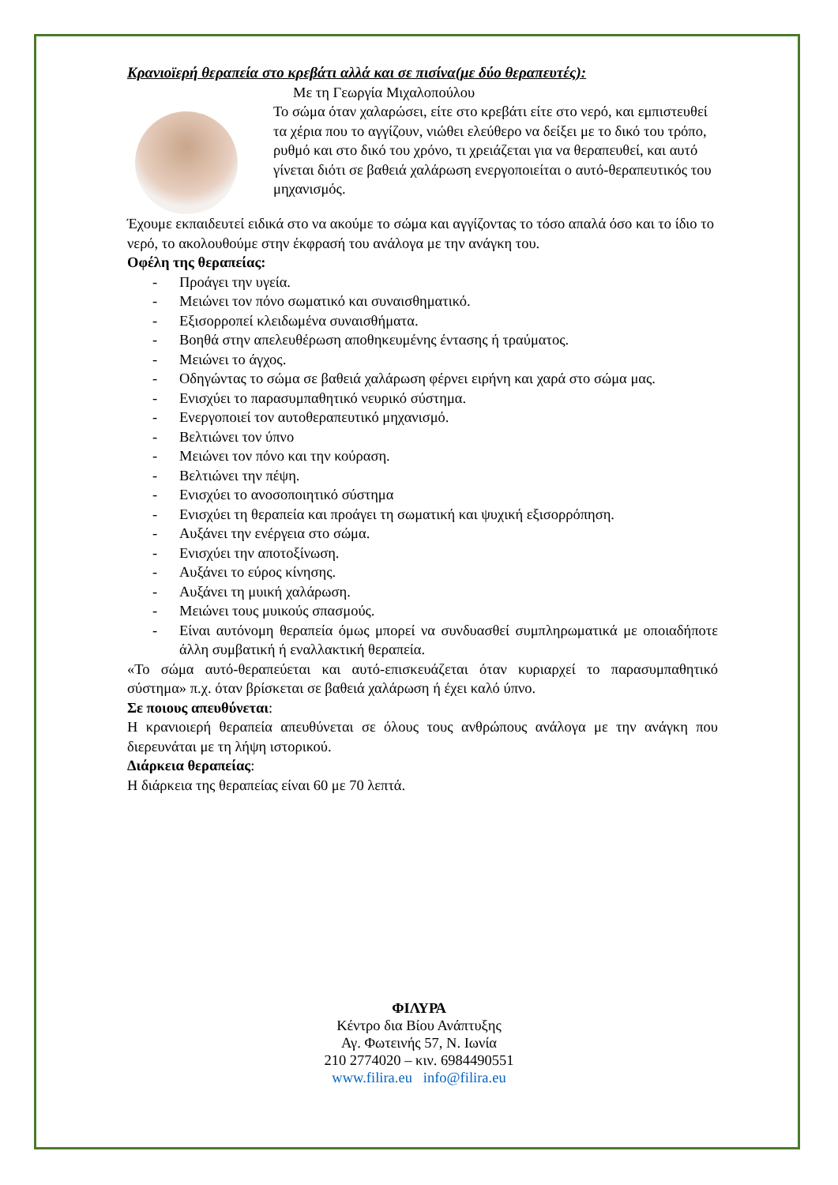Κρανιοϊερή θεραπεία στο κρεβάτι αλλά και σε πισίνα(με δύο θεραπευτές):
Με τη Γεωργία Μιχαλοπούλου
Το σώμα όταν χαλαρώσει, είτε στο κρεβάτι είτε στο νερό, και εμπιστευθεί τα χέρια που το αγγίζουν, νιώθει ελεύθερο να δείξει με το δικό του τρόπο, ρυθμό και στο δικό του χρόνο, τι χρειάζεται για να θεραπευθεί, και αυτό γίνεται διότι σε βαθειά χαλάρωση ενεργοποιείται ο αυτό-θεραπευτικός του μηχανισμός.
Έχουμε εκπαιδευτεί ειδικά στο να ακούμε το σώμα και αγγίζοντας το τόσο απαλά όσο και το ίδιο το νερό, το ακολουθούμε στην έκφρασή του ανάλογα με την ανάγκη του.
Οφέλη της θεραπείας:
- Προάγει την υγεία.
- Μειώνει τον πόνο σωματικό και συναισθηματικό.
- Εξισορροπεί κλειδωμένα συναισθήματα.
- Βοηθά στην απελευθέρωση αποθηκευμένης έντασης ή τραύματος.
- Μειώνει το άγχος.
- Οδηγώντας το σώμα σε βαθειά χαλάρωση φέρνει ειρήνη και χαρά στο σώμα μας.
- Ενισχύει το παρασυμπαθητικό νευρικό σύστημα.
- Ενεργοποιεί τον αυτοθεραπευτικό μηχανισμό.
- Βελτιώνει τον ύπνο
- Μειώνει τον πόνο και την κούραση.
- Βελτιώνει την πέψη.
- Ενισχύει το ανοσοποιητικό σύστημα
- Ενισχύει τη θεραπεία και προάγει τη σωματική και ψυχική εξισορρόπηση.
- Αυξάνει την ενέργεια στο σώμα.
- Ενισχύει την αποτοξίνωση.
- Αυξάνει το εύρος κίνησης.
- Αυξάνει τη μυική χαλάρωση.
- Μειώνει τους μυικούς σπασμούς.
- Είναι αυτόνομη θεραπεία όμως μπορεί να συνδυασθεί συμπληρωματικά με οποιαδήποτε άλλη συμβατική ή εναλλακτική θεραπεία.
«Το σώμα αυτό-θεραπεύεται και αυτό-επισκευάζεται όταν κυριαρχεί το παρασυμπαθητικό σύστημα» π.χ. όταν βρίσκεται σε βαθειά χαλάρωση ή έχει καλό ύπνο.
Σε ποιους απευθύνεται:
Η κρανιοιερή θεραπεία απευθύνεται σε όλους τους ανθρώπους ανάλογα με την ανάγκη που διερευνάται με τη λήψη ιστορικού.
Διάρκεια θεραπείας:
Η διάρκεια της θεραπείας είναι 60 με 70 λεπτά.
ΦΙΛΥΡΑ
Κέντρο δια Βίου Ανάπτυξης
Αγ. Φωτεινής 57, Ν. Ιωνία
210 2774020 – κιν. 6984490551
www.filira.eu info@filira.eu